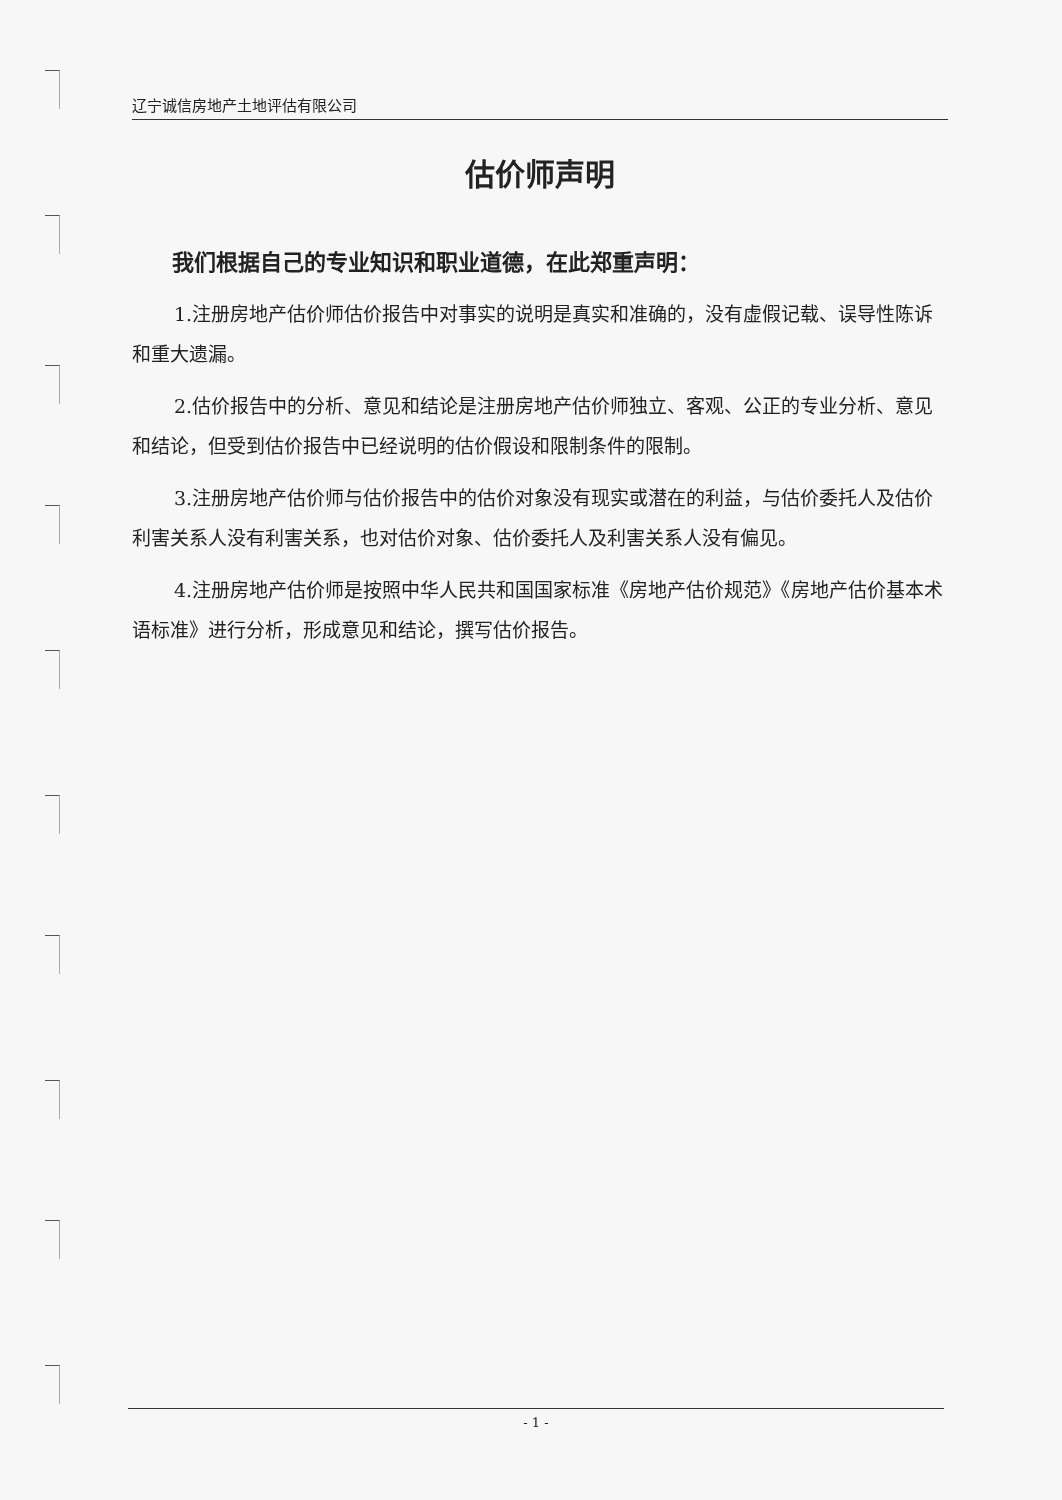辽宁诚信房地产土地评估有限公司
估价师声明
我们根据自己的专业知识和职业道德，在此郑重声明：
1.注册房地产估价师估价报告中对事实的说明是真实和准确的，没有虚假记载、误导性陈诉和重大遗漏。
2.估价报告中的分析、意见和结论是注册房地产估价师独立、客观、公正的专业分析、意见和结论，但受到估价报告中已经说明的估价假设和限制条件的限制。
3.注册房地产估价师与估价报告中的估价对象没有现实或潜在的利益，与估价委托人及估价利害关系人没有利害关系，也对估价对象、估价委托人及利害关系人没有偏见。
4.注册房地产估价师是按照中华人民共和国国家标准《房地产估价规范》《房地产估价基本术语标准》进行分析，形成意见和结论，撰写估价报告。
- 1 -